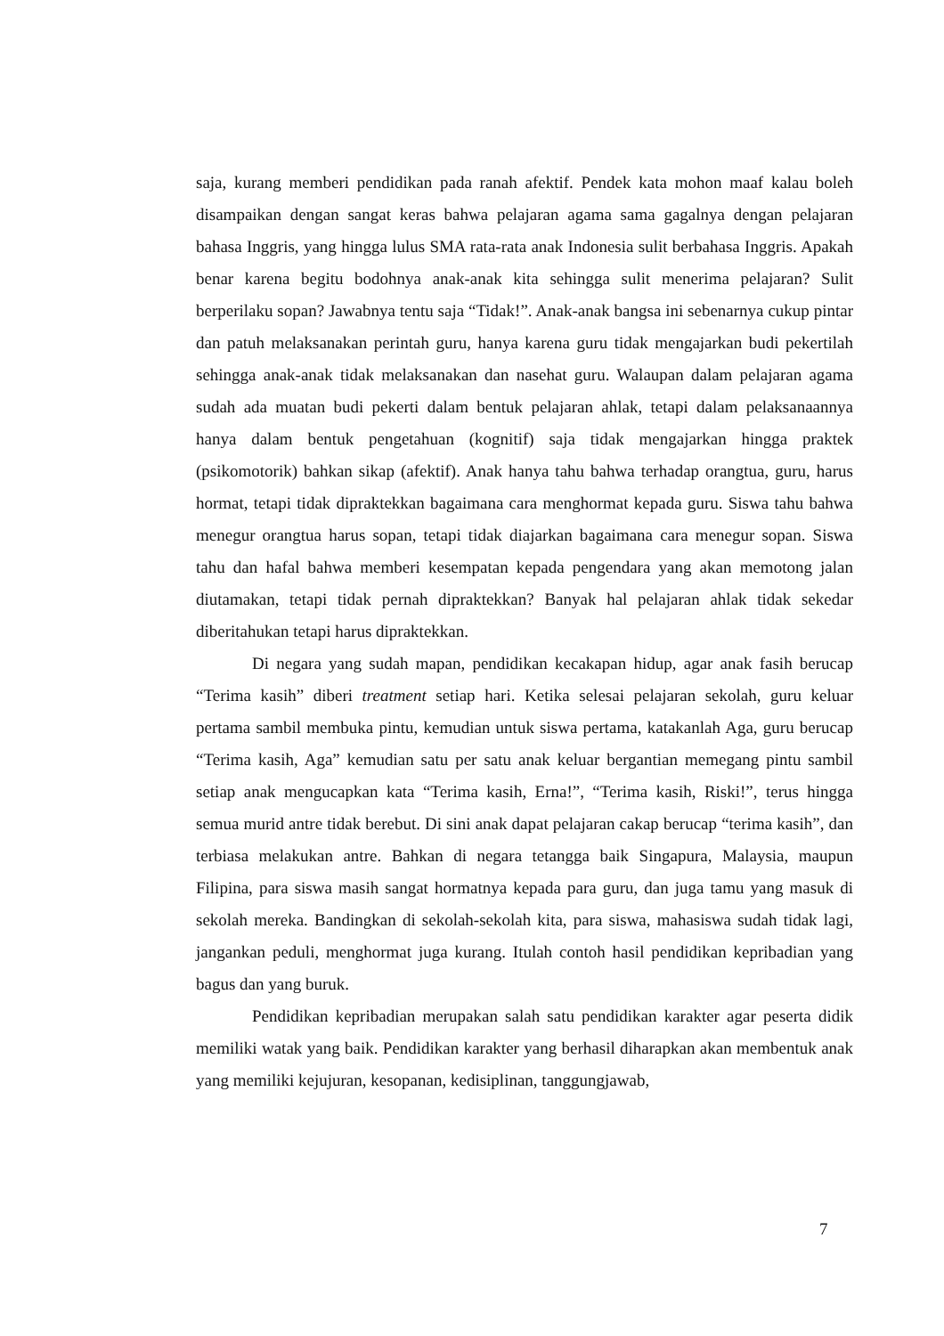saja, kurang memberi pendidikan pada ranah afektif. Pendek kata mohon maaf kalau boleh disampaikan dengan sangat keras bahwa pelajaran agama sama gagalnya dengan pelajaran bahasa Inggris, yang hingga lulus SMA rata-rata anak Indonesia sulit berbahasa Inggris. Apakah benar karena begitu bodohnya anak-anak kita sehingga sulit menerima pelajaran? Sulit berperilaku sopan? Jawabnya tentu saja “Tidak!”. Anak-anak bangsa ini sebenarnya cukup pintar dan patuh melaksanakan perintah guru, hanya karena guru tidak mengajarkan budi pekertilah sehingga anak-anak tidak melaksanakan dan nasehat guru. Walaupan dalam pelajaran agama sudah ada muatan budi pekerti dalam bentuk pelajaran ahlak, tetapi dalam pelaksanaannya hanya dalam bentuk pengetahuan (kognitif) saja tidak mengajarkan hingga praktek (psikomotorik) bahkan sikap (afektif). Anak hanya tahu bahwa terhadap orangtua, guru, harus hormat, tetapi tidak dipraktekkan bagaimana cara menghormat kepada guru. Siswa tahu bahwa menegur orangtua harus sopan, tetapi tidak diajarkan bagaimana cara menegur sopan. Siswa tahu dan hafal bahwa memberi kesempatan kepada pengendara yang akan memotong jalan diutamakan, tetapi tidak pernah dipraktekkan? Banyak hal pelajaran ahlak tidak sekedar diberitahukan tetapi harus dipraktekkan.
Di negara yang sudah mapan, pendidikan kecakapan hidup, agar anak fasih berucap “Terima kasih” diberi treatment setiap hari. Ketika selesai pelajaran sekolah, guru keluar pertama sambil membuka pintu, kemudian untuk siswa pertama, katakanlah Aga, guru berucap “Terima kasih, Aga” kemudian satu per satu anak keluar bergantian memegang pintu sambil setiap anak mengucapkan kata “Terima kasih, Erna!”, “Terima kasih, Riski!”, terus hingga semua murid antre tidak berebut. Di sini anak dapat pelajaran cakap berucap “terima kasih”, dan terbiasa melakukan antre. Bahkan di negara tetangga baik Singapura, Malaysia, maupun Filipina, para siswa masih sangat hormatnya kepada para guru, dan juga tamu yang masuk di sekolah mereka. Bandingkan di sekolah-sekolah kita, para siswa, mahasiswa sudah tidak lagi, jangankan peduli, menghormat juga kurang. Itulah contoh hasil pendidikan kepribadian yang bagus dan yang buruk.
Pendidikan kepribadian merupakan salah satu pendidikan karakter agar peserta didik memiliki watak yang baik. Pendidikan karakter yang berhasil diharapkan akan membentuk anak yang memiliki kejujuran, kesopanan, kedisiplinan, tanggungjawab,
7